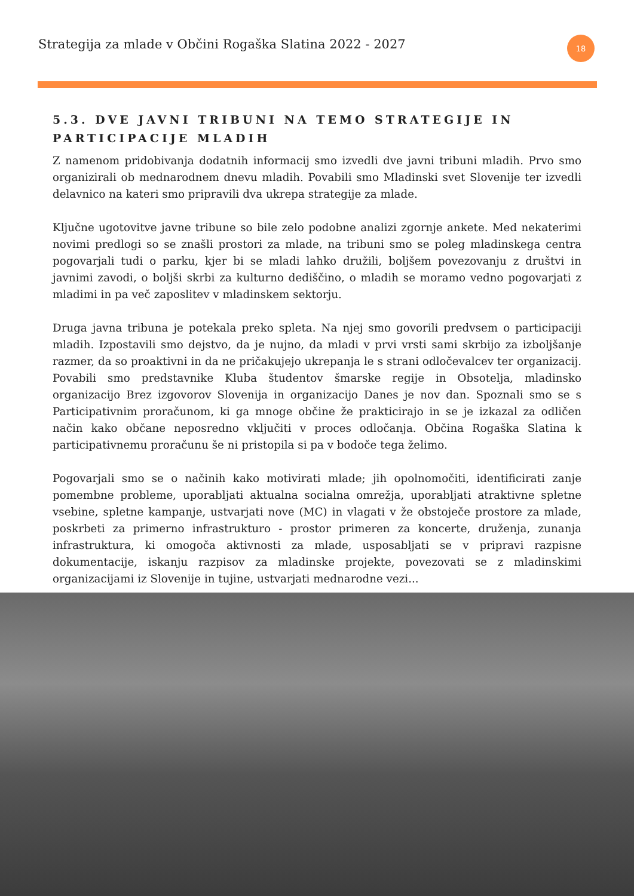Strategija za mlade v Občini Rogaška Slatina 2022 - 2027
18
5.3. DVE JAVNI TRIBUNI NA TEMO STRATEGIJE IN PARTICIPACIJE MLADIH
Z namenom pridobivanja dodatnih informacij smo izvedli dve javni tribuni mladih. Prvo smo organizirali ob mednarodnem dnevu mladih. Povabili smo Mladinski svet Slovenije ter izvedli delavnico na kateri smo pripravili dva ukrepa strategije za mlade.
Ključne ugotovitve javne tribune so bile zelo podobne analizi zgornje ankete. Med nekaterimi novimi predlogi so se znašli prostori za mlade, na tribuni smo se poleg mladinskega centra pogovarjali tudi o parku, kjer bi se mladi lahko družili, boljšem povezovanju z društvi in javnimi zavodi, o boljši skrbi za kulturno dediščino, o mladih se moramo vedno pogovarjati z mladimi in pa več zaposlitev v mladinskem sektorju.
Druga javna tribuna je potekala preko spleta. Na njej smo govorili predvsem o participaciji mladih. Izpostavili smo dejstvo, da je nujno, da mladi v prvi vrsti sami skrbijo za izboljšanje razmer, da so proaktivni in da ne pričakujejo ukrepanja le s strani odločevalcev ter organizacij. Povabili smo predstavnike Kluba študentov šmarske regije in Obsotelja, mladinsko organizacijo Brez izgovorov Slovenija in organizacijo Danes je nov dan. Spoznali smo se s Participativnim proračunom, ki ga mnoge občine že prakticirajo in se je izkazal za odličen način kako občane neposredno vključiti v proces odločanja. Občina Rogaška Slatina k participativnemu proračunu še ni pristopila si pa v bodoče tega želimo.
Pogovarjali smo se o načinih kako motivirati mlade; jih opolnomočiti, identificirati zanje pomembne probleme, uporabljati aktualna socialna omrežja, uporabljati atraktivne spletne vsebine, spletne kampanje, ustvarjati nove (MC) in vlagati v že obstoječe prostore za mlade, poskrbeti za primerno infrastrukturo - prostor primeren za koncerte, druženja, zunanja infrastruktura, ki omogoča aktivnosti za mlade, usposabljati se v pripravi razpisne dokumentacije, iskanju razpisov za mladinske projekte, povezovati se z mladinskimi organizacijami iz Slovenije in tujine, ustvarjati mednarodne vezi...